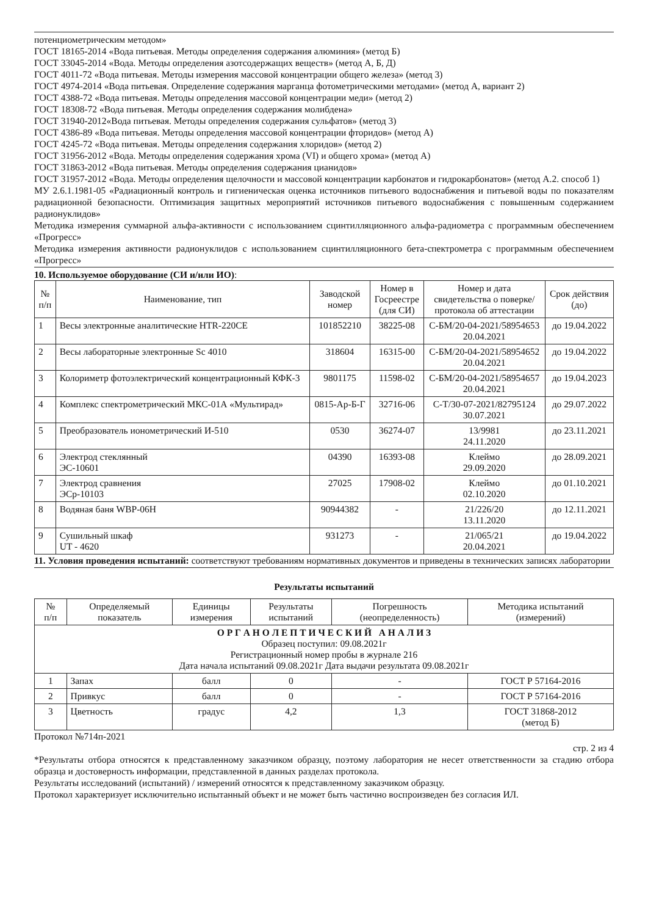потенциометрическим методом»
ГОСТ 18165-2014 «Вода питьевая. Методы определения содержания алюминия» (метод Б)
ГОСТ 33045-2014 «Вода. Методы определения азотсодержащих веществ» (метод А, Б, Д)
ГОСТ 4011-72 «Вода питьевая. Методы измерения массовой концентрации общего железа» (метод 3)
ГОСТ 4974-2014 «Вода питьевая. Определение содержания марганца фотометрическими методами» (метод А, вариант 2)
ГОСТ 4388-72 «Вода питьевая. Методы определения массовой концентрации меди» (метод 2)
ГОСТ 18308-72 «Вода питьевая. Методы определения содержания молибдена»
ГОСТ 31940-2012«Вода питьевая. Методы определения содержания сульфатов» (метод 3)
ГОСТ 4386-89 «Вода питьевая. Методы определения массовой концентрации фторидов» (метод А)
ГОСТ 4245-72 «Вода питьевая. Методы определения содержания хлоридов» (метод 2)
ГОСТ 31956-2012 «Вода. Методы определения содержания хрома (VI) и общего хрома» (метод А)
ГОСТ 31863-2012 «Вода питьевая. Методы определения содержания цианидов»
ГОСТ 31957-2012 «Вода. Методы определения щелочности и массовой концентрации карбонатов и гидрокарбонатов» (метод А.2. способ 1)
МУ 2.6.1.1981-05 «Радиационный контроль и гигиеническая оценка источников питьевого водоснабжения и питьевой воды по показателям радиационной безопасности. Оптимизация защитных мероприятий источников питьевого водоснабжения с повышенным содержанием радионуклидов»
Методика измерения суммарной альфа-активности с использованием сцинтилляционного альфа-радиометра с программным обеспечением «Прогресс»
Методика измерения активности радионуклидов с использованием сцинтилляционного бета-спектрометра с программным обеспечением «Прогресс»
10. Используемое оборудование (СИ и/или ИО):
| № п/п | Наименование, тип | Заводской номер | Номер в Госреестре (для СИ) | Номер и дата свидетельства о поверке/ протокола об аттестации | Срок действия (до) |
| --- | --- | --- | --- | --- | --- |
| 1 | Весы электронные аналитические HTR-220CE | 101852210 | 38225-08 | С-БМ/20-04-2021/58954653 20.04.2021 | до 19.04.2022 |
| 2 | Весы лабораторные электронные Sc 4010 | 318604 | 16315-00 | С-БМ/20-04-2021/58954652 20.04.2021 | до 19.04.2022 |
| 3 | Колориметр фотоэлектрический концентрационный КФК-3 | 9801175 | 11598-02 | С-БМ/20-04-2021/58954657 20.04.2021 | до 19.04.2023 |
| 4 | Комплекс спектрометрический МКС-01А «Мультирад» | 0815-Ар-Б-Г | 32716-06 | С-Т/30-07-2021/82795124 30.07.2021 | до 29.07.2022 |
| 5 | Преобразователь ионометрический И-510 | 0530 | 36274-07 | 13/9981 24.11.2020 | до 23.11.2021 |
| 6 | Электрод стеклянный ЭС-10601 | 04390 | 16393-08 | Клеймо 29.09.2020 | до 28.09.2021 |
| 7 | Электрод сравнения ЭСр-10103 | 27025 | 17908-02 | Клеймо 02.10.2020 | до 01.10.2021 |
| 8 | Водяная баня WBP-06H | 90944382 | - | 21/226/20 13.11.2020 | до 12.11.2021 |
| 9 | Сушильный шкаф UT - 4620 | 931273 | - | 21/065/21 20.04.2021 | до 19.04.2022 |
11. Условия проведения испытаний: соответствуют требованиям нормативных документов и приведены в технических записях лаборатории
Результаты испытаний
| № п/п | Определяемый показатель | Единицы измерения | Результаты испытаний | Погрешность (неопределенность) | Методика испытаний (измерений) |
| --- | --- | --- | --- | --- | --- |
| О Р Г А Н О Л Е П Т И Ч Е С К И Й А Н А Л И З Образец поступил: 09.08.2021г Регистрационный номер пробы в журнале 216 Дата начала испытаний 09.08.2021г Дата выдачи результата 09.08.2021г | | | | | |
| 1 | Запах | балл | 0 | - | ГОСТ Р 57164-2016 |
| 2 | Привкус | балл | 0 | - | ГОСТ Р 57164-2016 |
| 3 | Цветность | градус | 4,2 | 1,3 | ГОСТ 31868-2012 (метод Б) |
Протокол №714п-2021
стр. 2 из 4
*Результаты отбора относятся к представленному заказчиком образцу, поэтому лаборатория не несет ответственности за стадию отбора образца и достоверность информации, представленной в данных разделах протокола.
Результаты исследований (испытаний) / измерений относятся к представленному заказчиком образцу.
Протокол характеризует исключительно испытанный объект и не может быть частично воспроизведен без согласия ИЛ.